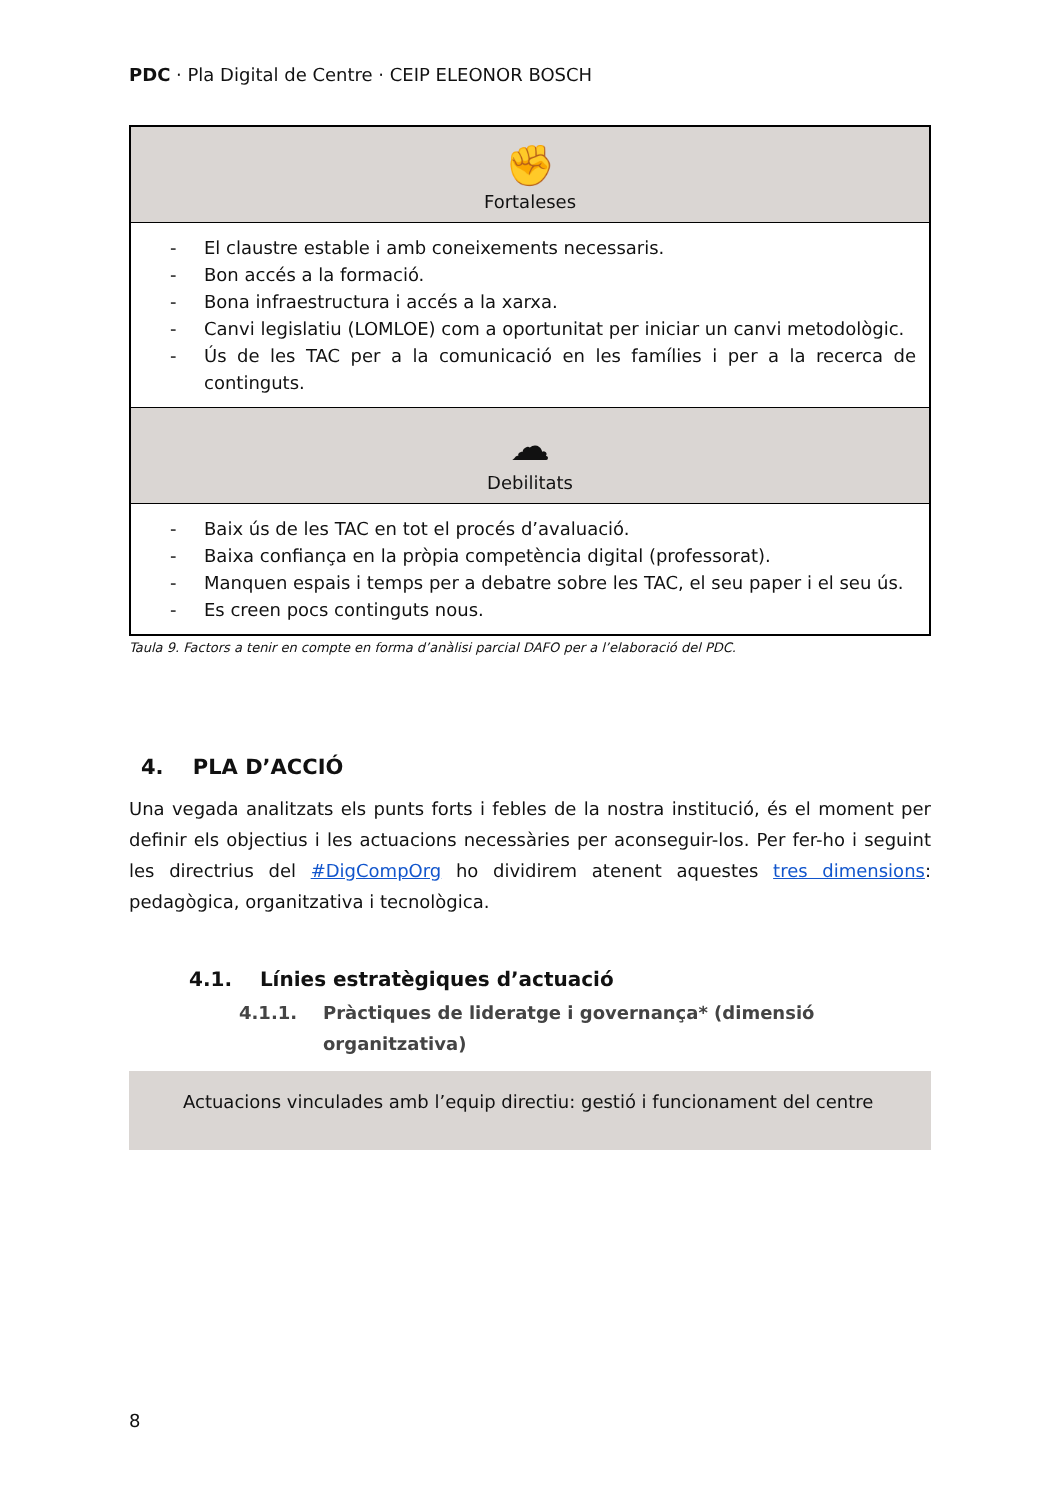PDC · Pla Digital de Centre · CEIP ELEONOR BOSCH
| ✊ Fortaleses |
| - El claustre estable i amb coneixements necessaris. - Bon accés a la formació. - Bona infraestructura i accés a la xarxa. - Canvi legislatiu (LOMLOE) com a oportunitat per iniciar un canvi metodològic. - Ús de les TAC per a la comunicació en les famílies i per a la recerca de continguts. |
| ☁ Debilitats |
| - Baix ús de les TAC en tot el procés d’avaluació. - Baixa confiança en la pròpia competència digital (professorat). - Manquen espais i temps per a debatre sobre les TAC, el seu paper i el seu ús. - Es creen pocs continguts nous. |
Taula 9. Factors a tenir en compte en forma d’anàlisi parcial DAFO per a l’elaboració del PDC.
4. PLA D’ACCIÓ
Una vegada analitzats els punts forts i febles de la nostra institució, és el moment per definir els objectius i les actuacions necessàries per aconseguir-los. Per fer-ho i seguint les directrius del #DigCompOrg ho dividirem atenent aquestes tres dimensions: pedagògica, organitzativa i tecnològica.
4.1. Línies estratègiques d’actuació
4.1.1. Pràctiques de lideratge i governança* (dimensió organitzativa)
Actuacions vinculades amb l’equip directiu: gestió i funcionament del centre
8